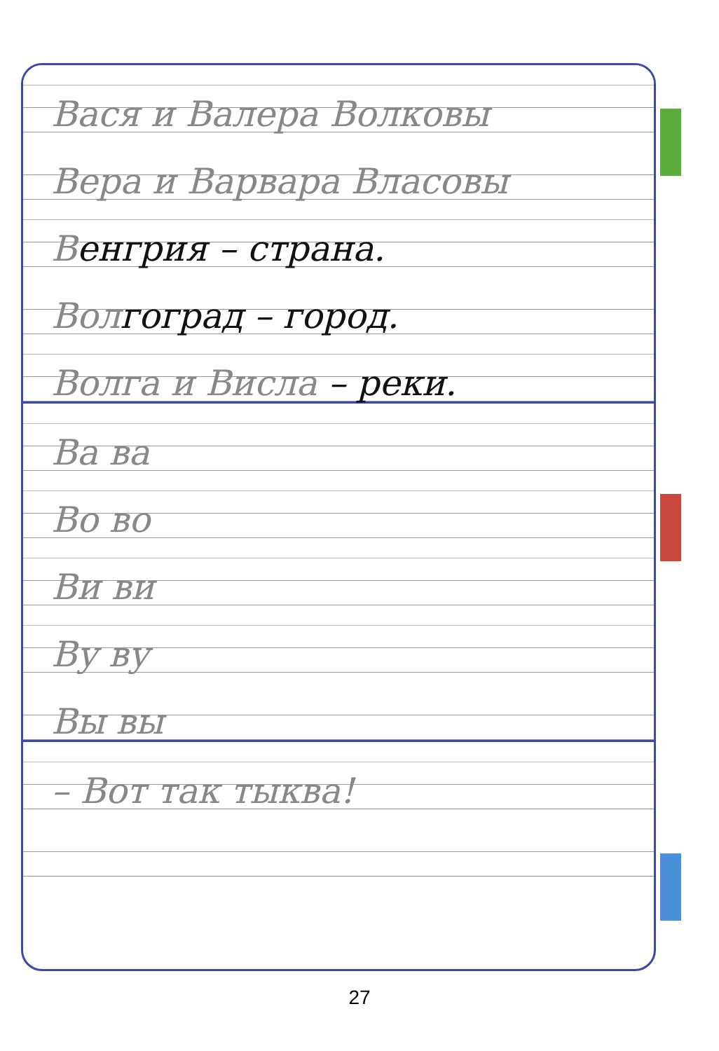Вася и Валера Волковы
Вера и Варвара Власовы
Венгрия – страна.
Вол гоград – город.
Волга и Висла – реки.
Ва ва
Во во
Ви ви
Ву ву
Вы вы
– Вот так тыква!
27